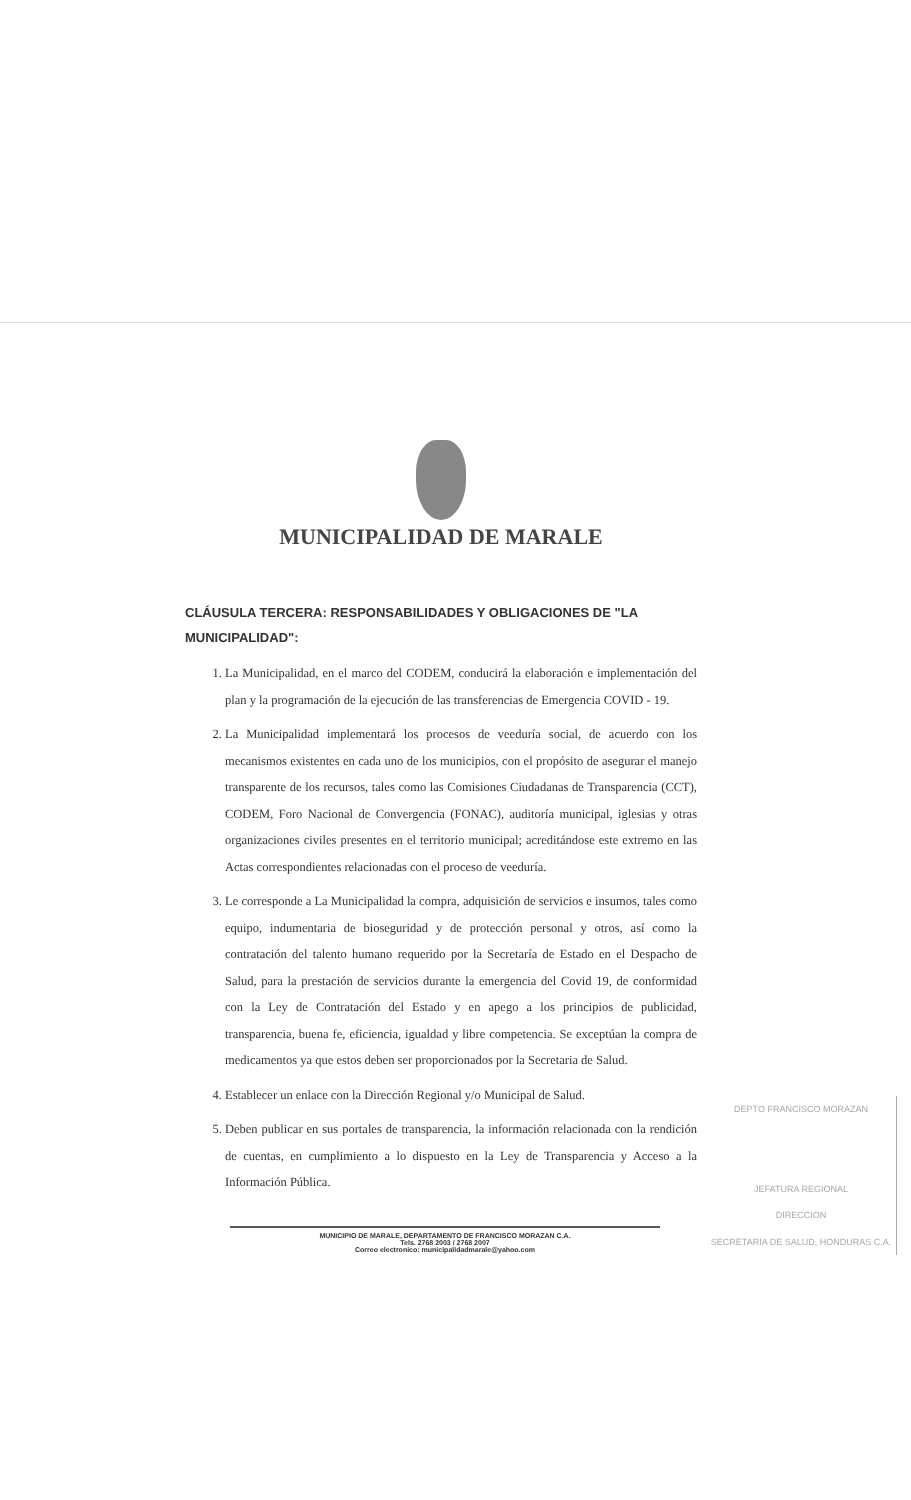MUNICIPALIDAD DE MARALE
CLÁUSULA TERCERA: RESPONSABILIDADES Y OBLIGACIONES DE "LA MUNICIPALIDAD":
1. La Municipalidad, en el marco del CODEM, conducirá la elaboración e implementación del plan y la programación de la ejecución de las transferencias de Emergencia COVID - 19.
2. La Municipalidad implementará los procesos de veeduría social, de acuerdo con los mecanismos existentes en cada uno de los municipios, con el propósito de asegurar el manejo transparente de los recursos, tales como las Comisiones Ciudadanas de Transparencia (CCT), CODEM, Foro Nacional de Convergencia (FONAC), auditoría municipal, iglesias y otras organizaciones civiles presentes en el territorio municipal; acreditándose este extremo en las Actas correspondientes relacionadas con el proceso de veeduría.
3. Le corresponde a La Municipalidad la compra, adquisición de servicios e insumos, tales como equipo, indumentaria de bioseguridad y de protección personal y otros, así como la contratación del talento humano requerido por la Secretaría de Estado en el Despacho de Salud, para la prestación de servicios durante la emergencia del Covid 19, de conformidad con la Ley de Contratación del Estado y en apego a los principios de publicidad, transparencia, buena fe, eficiencia, igualdad y libre competencia. Se exceptúan la compra de medicamentos ya que estos deben ser proporcionados por la Secretaria de Salud.
4. Establecer un enlace con la Dirección Regional y/o Municipal de Salud.
5. DEPTO FRANCISCO MORAZAN
JEFATURA REGIONAL
DIRECCION
SECRETARIA DE SALUD, HONDURAS C.A.
Deben publicar en sus portales de transparencia, la información relacionada con la rendición de cuentas, en cumplimiento a lo dispuesto en la Ley de Transparencia y Acceso a la Información Pública.
MUNICIPIO DE MARALE, DEPARTAMENTO DE FRANCISCO MORAZAN C.A.
Tels. 2768 2003 / 2768 2007
Correo electronico: municipalidadmarale@yahoo.com